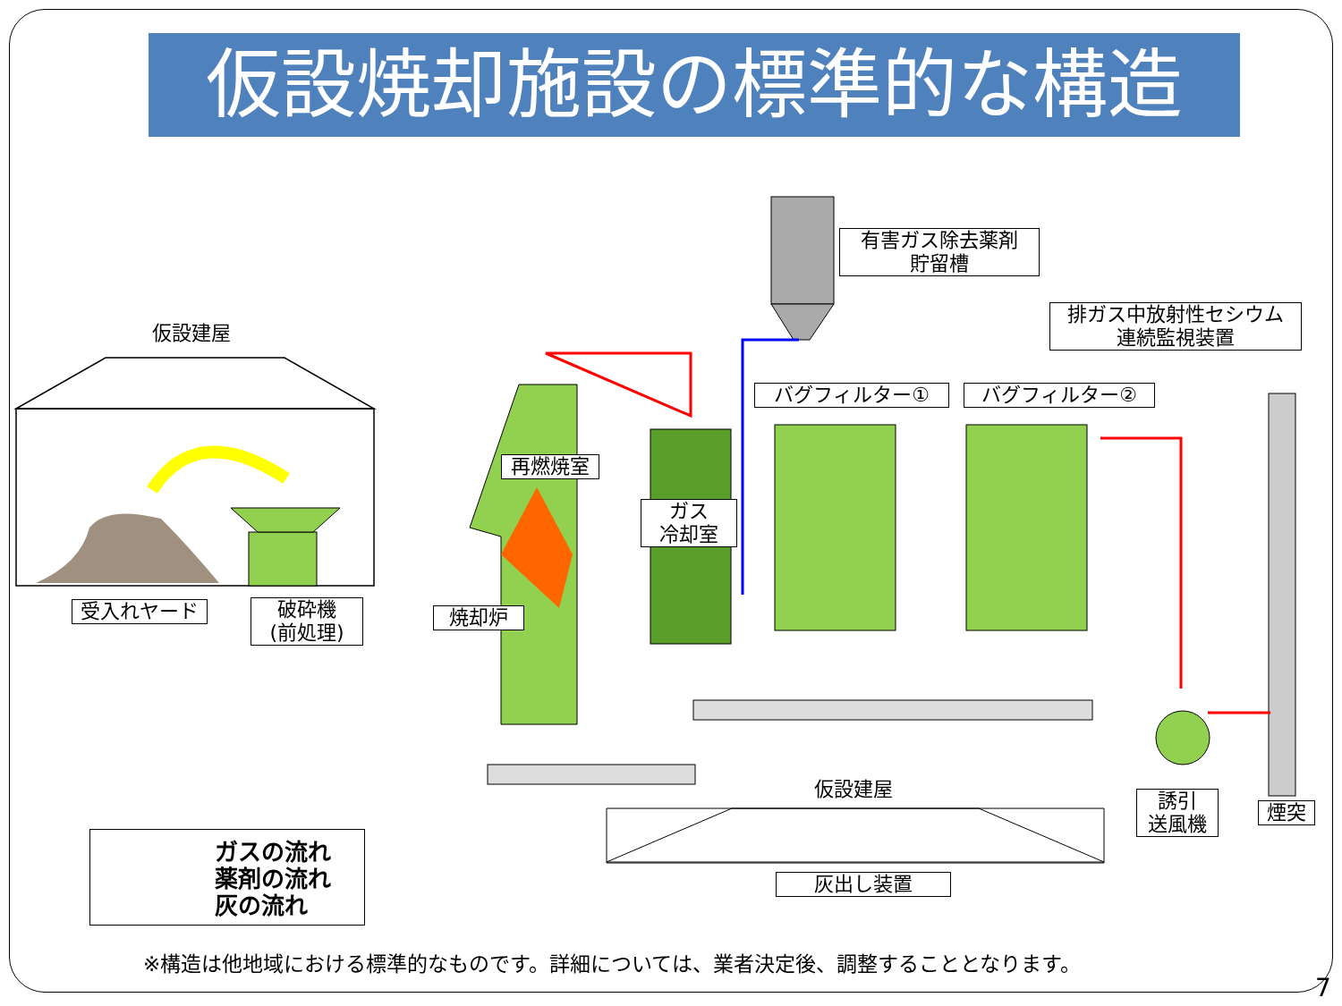仮設焼却施設の標準的な構造
仮設建屋
受入れヤード
破砕機
(前処理)
再燃焼室
焼却炉
ガス
冷却室
有害ガス除去薬剤
貯留槽
バグフィルター① バグフィルター②
排ガス中放射性セシウム
連続監視装置
誘引
送風機
煙突
仮設建屋
灰出し装置
ガスの流れ
薬剤の流れ
灰の流れ
※構造は他地域における標準的なものです。詳細については、業者決定後、調整することとなります。
7